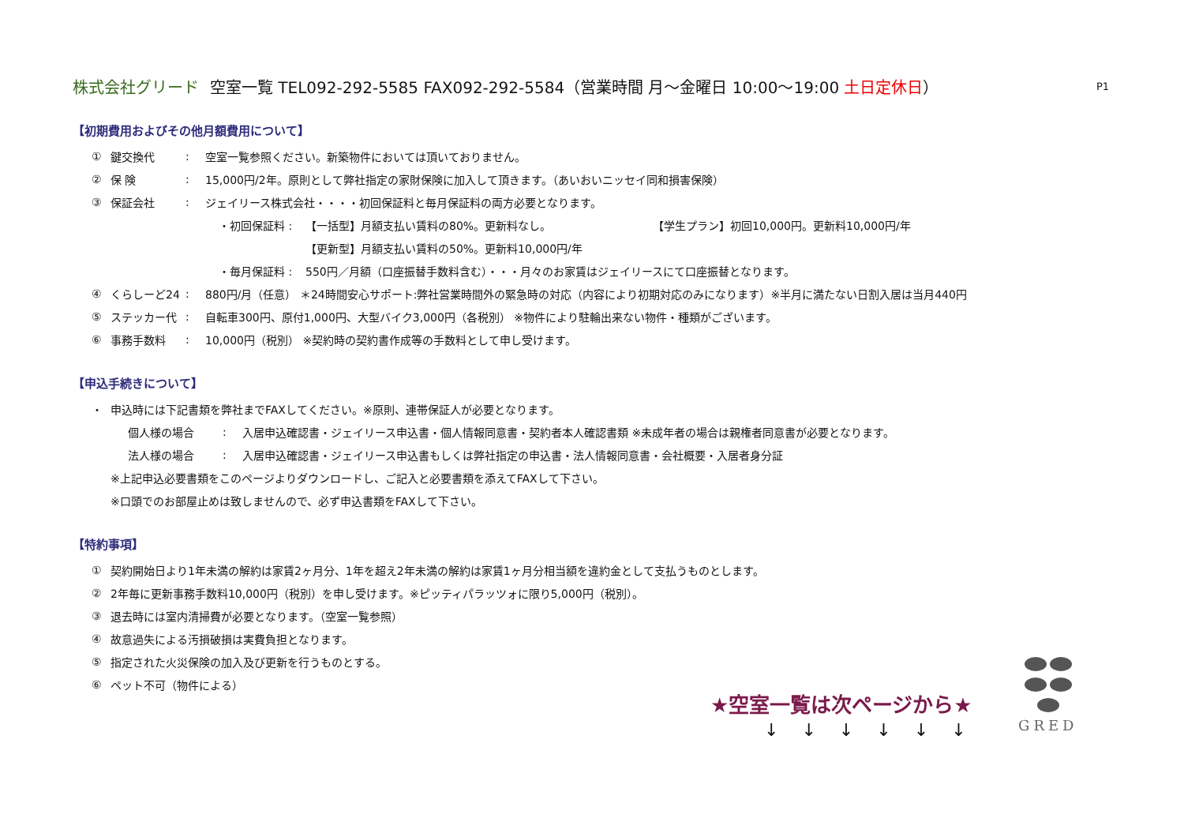株式会社グリード 空室一覧 TEL092-292-5585 FAX092-292-5584（営業時間 月～金曜日 10:00～19:00 土日定休日） P1
【初期費用およびその他月額費用について】
① 鍵交換代: 空室一覧参照ください。新築物件においては頂いておりません。
② 保 険: 15,000円/2年。原則として弊社指定の家財保険に加入して頂きます。（あいおいニッセイ同和損害保険）
③ 保証会社: ジェイリース株式会社・・・・初回保証料と毎月保証料の両方必要となります。
・初回保証料 : 【一括型】月額支払い賃料の80%。更新料なし。 【学生プラン】初回10,000円。更新料10,000円/年
【更新型】月額支払い賃料の50%。更新料10,000円/年
・毎月保証料 : 550円／月額（口座振替手数料含む）・・・月々のお家賃はジェイリースにて口座振替となります。
④ くらしーど24: 880円/月（任意） ＊24時間安心サポート:弊社営業時間外の緊急時の対応（内容により初期対応のみになります）※半月に満たない日割入居は当月440円
⑤ ステッカー代: 自転車300円、原付1,000円、大型バイク3,000円（各税別） ※物件により駐輪出来ない物件・種類がございます。
⑥ 事務手数料: 10,000円（税別） ※契約時の契約書作成等の手数料として申し受けます。
【申込手続きについて】
・ 申込時には下記書類を弊社までFAXしてください。※原則、連帯保証人が必要となります。
個人様の場合: 入居申込確認書・ジェイリース申込書・個人情報同意書・契約者本人確認書類 ※未成年者の場合は親権者同意書が必要となります。
法人様の場合: 入居申込確認書・ジェイリース申込書もしくは弊社指定の申込書・法人情報同意書・会社概要・入居者身分証
※上記申込必要書類をこのページよりダウンロードし、ご記入と必要書類を添えてFAXして下さい。
※口頭でのお部屋止めは致しませんので、必ず申込書類をFAXして下さい。
【特約事項】
① 契約開始日より1年未満の解約は家賃2ヶ月分、1年を超え2年未満の解約は家賃1ヶ月分相当額を違約金として支払うものとします。
② 2年毎に更新事務手数料10,000円（税別）を申し受けます。※ピッティパラッツォに限り5,000円（税別）。
③ 退去時には室内清掃費が必要となります。（空室一覧参照）
④ 故意過失による汚損破損は実費負担となります。
⑤ 指定された火災保険の加入及び更新を行うものとする。
⑥ ペット不可（物件による）
★空室一覧は次ページから★
↓ ↓ ↓ ↓ ↓ ↓
GRED